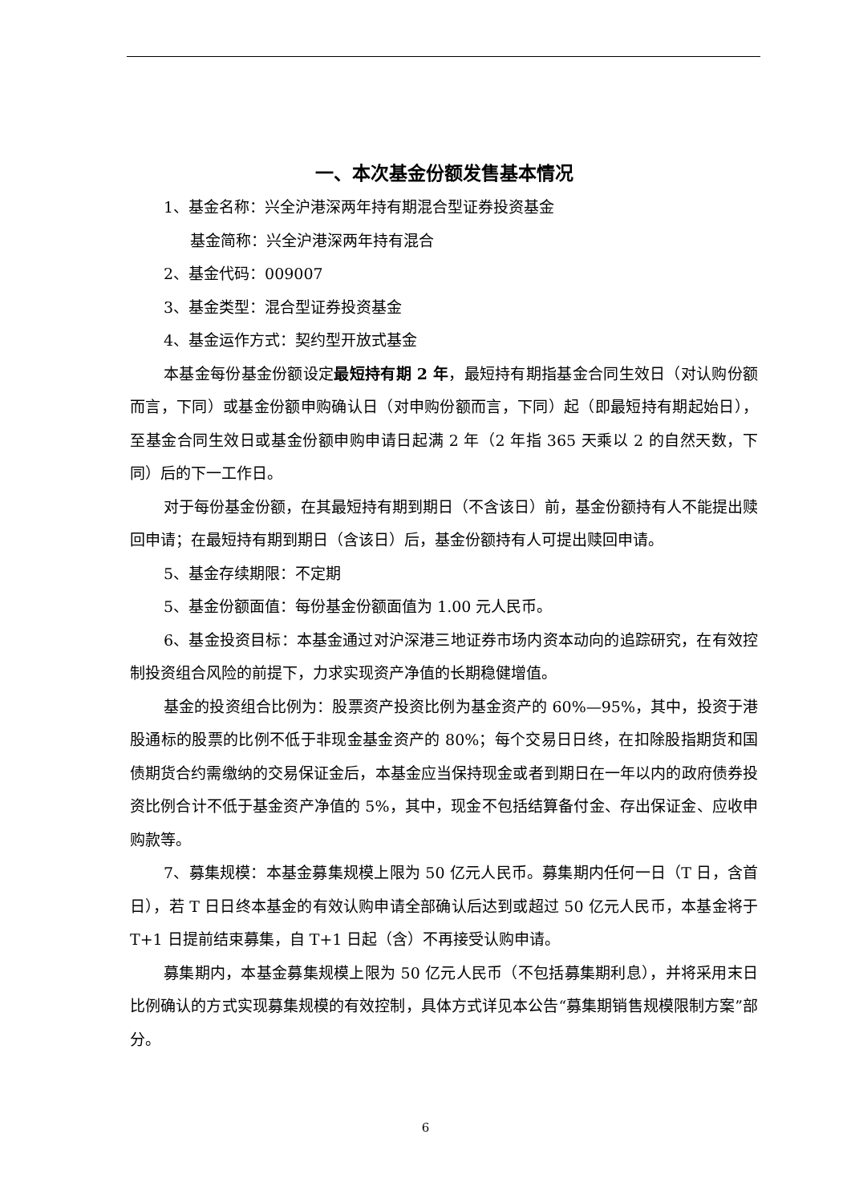一、本次基金份额发售基本情况
1、基金名称：兴全沪港深两年持有期混合型证券投资基金
基金简称：兴全沪港深两年持有混合
2、基金代码：009007
3、基金类型：混合型证券投资基金
4、基金运作方式：契约型开放式基金
本基金每份基金份额设定最短持有期 2 年，最短持有期指基金合同生效日（对认购份额而言，下同）或基金份额申购确认日（对申购份额而言，下同）起（即最短持有期起始日），至基金合同生效日或基金份额申购申请日起满 2 年（2 年指 365 天乘以 2 的自然天数，下同）后的下一工作日。
对于每份基金份额，在其最短持有期到期日（不含该日）前，基金份额持有人不能提出赎回申请；在最短持有期到期日（含该日）后，基金份额持有人可提出赎回申请。
5、基金存续期限：不定期
5、基金份额面值：每份基金份额面值为 1.00 元人民币。
6、基金投资目标：本基金通过对沪深港三地证券市场内资本动向的追踪研究，在有效控制投资组合风险的前提下，力求实现资产净值的长期稳健增值。
基金的投资组合比例为：股票资产投资比例为基金资产的 60%—95%，其中，投资于港股通标的股票的比例不低于非现金基金资产的 80%；每个交易日日终，在扣除股指期货和国债期货合约需缴纳的交易保证金后，本基金应当保持现金或者到期日在一年以内的政府债券投资比例合计不低于基金资产净值的 5%，其中，现金不包括结算备付金、存出保证金、应收申购款等。
7、募集规模：本基金募集规模上限为 50 亿元人民币。募集期内任何一日（T 日，含首日），若 T 日日终本基金的有效认购申请全部确认后达到或超过 50 亿元人民币，本基金将于 T+1 日提前结束募集，自 T+1 日起（含）不再接受认购申请。
募集期内，本基金募集规模上限为 50 亿元人民币（不包括募集期利息），并将采用末日比例确认的方式实现募集规模的有效控制，具体方式详见本公告“募集期销售规模限制方案”部分。
6